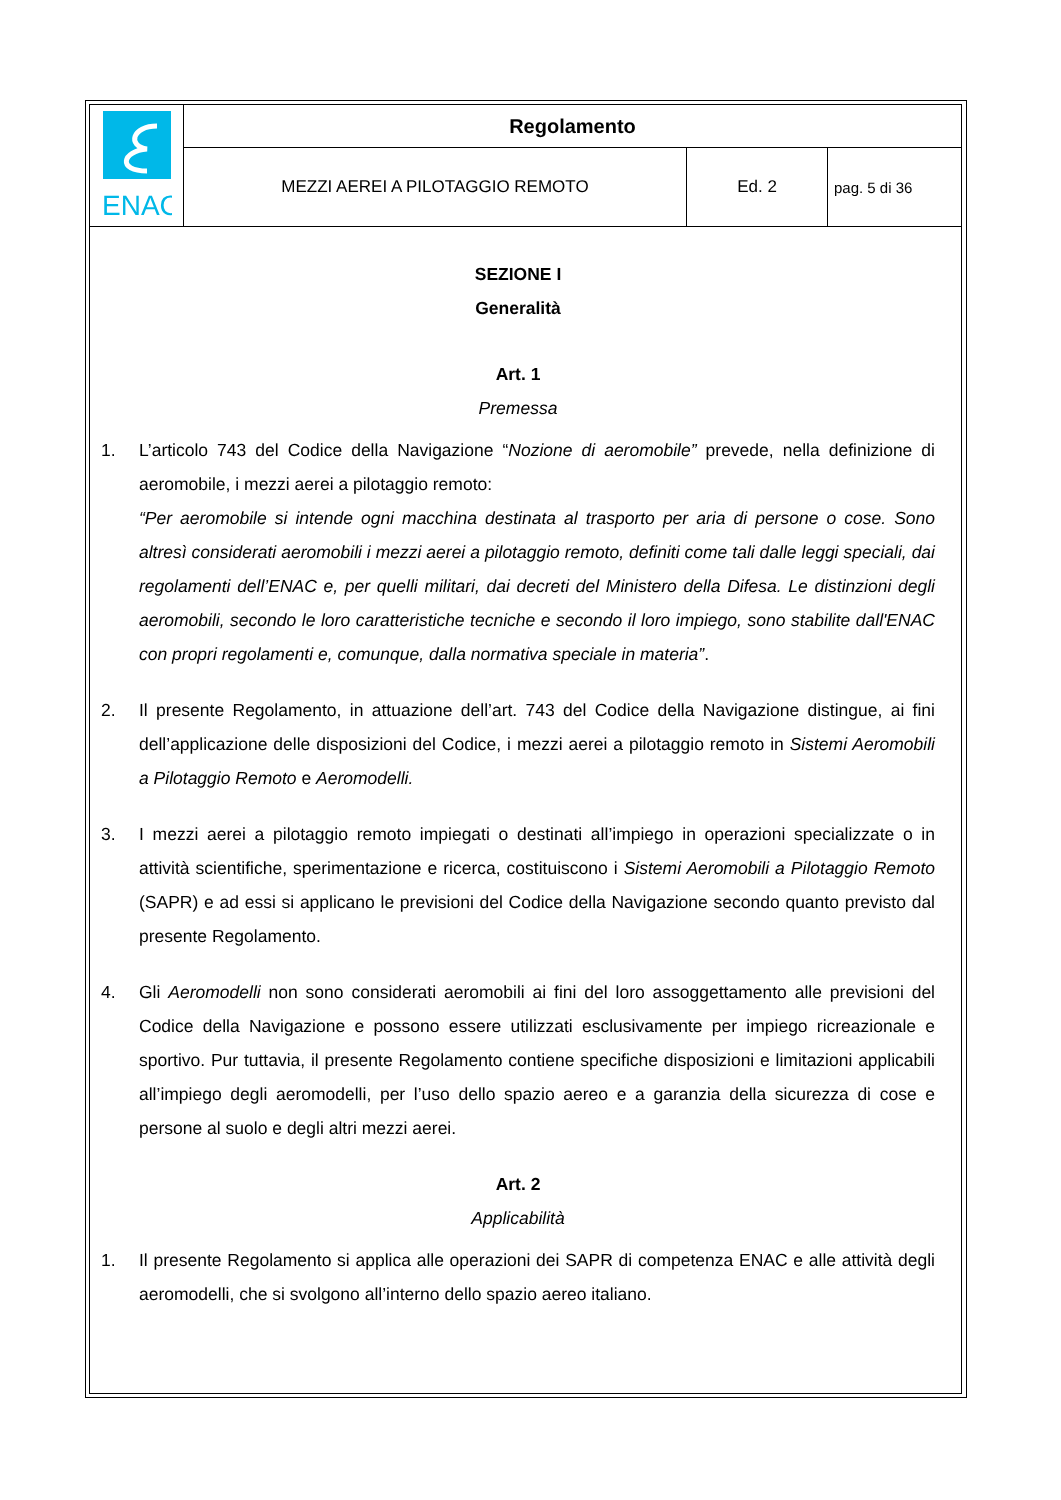| ENAC | Regolamento | | |
| | MEZZI AEREI A PILOTAGGIO REMOTO | Ed. 2 | pag. 5 di 36 |
SEZIONE I
Generalità
Art. 1
Premessa
1. L’articolo 743 del Codice della Navigazione “Nozione di aeromobile” prevede, nella definizione di aeromobile, i mezzi aerei a pilotaggio remoto:
“Per aeromobile si intende ogni macchina destinata al trasporto per aria di persone o cose. Sono altresì considerati aeromobili i mezzi aerei a pilotaggio remoto, definiti come tali dalle leggi speciali, dai regolamenti dell’ENAC e, per quelli militari, dai decreti del Ministero della Difesa. Le distinzioni degli aeromobili, secondo le loro caratteristiche tecniche e secondo il loro impiego, sono stabilite dall'ENAC con propri regolamenti e, comunque, dalla normativa speciale in materia”.
2. Il presente Regolamento, in attuazione dell’art. 743 del Codice della Navigazione distingue, ai fini dell’applicazione delle disposizioni del Codice, i mezzi aerei a pilotaggio remoto in Sistemi Aeromobili a Pilotaggio Remoto e Aeromodelli.
3. I mezzi aerei a pilotaggio remoto impiegati o destinati all’impiego in operazioni specializzate o in attività scientifiche, sperimentazione e ricerca, costituiscono i Sistemi Aeromobili a Pilotaggio Remoto (SAPR) e ad essi si applicano le previsioni del Codice della Navigazione secondo quanto previsto dal presente Regolamento.
4. Gli Aeromodelli non sono considerati aeromobili ai fini del loro assoggettamento alle previsioni del Codice della Navigazione e possono essere utilizzati esclusivamente per impiego ricreazionale e sportivo. Pur tuttavia, il presente Regolamento contiene specifiche disposizioni e limitazioni applicabili all’impiego degli aeromodelli, per l’uso dello spazio aereo e a garanzia della sicurezza di cose e persone al suolo e degli altri mezzi aerei.
Art. 2
Applicabilità
1. Il presente Regolamento si applica alle operazioni dei SAPR di competenza ENAC e alle attività degli aeromodelli, che si svolgono all’interno dello spazio aereo italiano.